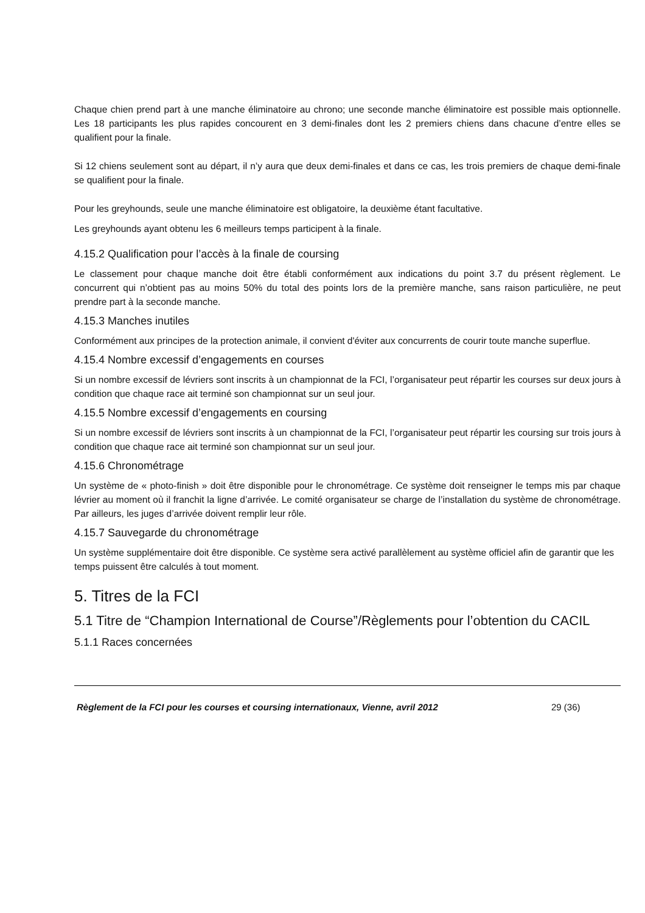Chaque chien prend part à une manche éliminatoire au chrono; une seconde manche éliminatoire est possible mais optionnelle. Les 18 participants les plus rapides concourent en 3 demi-finales dont les 2 premiers chiens dans chacune d’entre elles se qualifient pour la finale.
Si 12 chiens seulement sont au départ, il n’y aura que deux demi-finales et dans ce cas, les trois premiers de chaque demi-finale se qualifient pour la finale.
Pour les greyhounds, seule une manche éliminatoire est obligatoire, la deuxième étant facultative.
Les greyhounds ayant obtenu les 6 meilleurs temps participent à la finale.
4.15.2 Qualification pour l’accès à la finale de coursing
Le classement pour chaque manche doit être établi conformément aux indications du point 3.7 du présent règlement. Le concurrent qui n’obtient pas au moins 50% du total des points lors de la première manche, sans raison particulière, ne peut prendre part à la seconde manche.
4.15.3 Manches inutiles
Conformément aux principes de la protection animale, il convient d'éviter aux concurrents de courir toute manche superflue.
4.15.4 Nombre excessif d’engagements en courses
Si un nombre excessif de lévriers sont inscrits à un championnat de la FCI, l’organisateur peut répartir les courses sur deux jours à condition que chaque race ait terminé son championnat sur un seul jour.
4.15.5 Nombre excessif d’engagements en coursing
Si un nombre excessif de lévriers sont inscrits à un championnat de la FCI, l’organisateur peut répartir les coursing sur trois jours à condition que chaque race ait terminé son championnat sur un seul jour.
4.15.6 Chronométrage
Un système de « photo-finish » doit être disponible pour le chronométrage. Ce système doit renseigner le temps mis par chaque lévrier au moment où il franchit la ligne d’arrivée. Le comité organisateur se charge de l’installation du système de chronométrage. Par ailleurs, les juges d’arrivée doivent remplir leur rôle.
4.15.7 Sauvegarde du chronométrage
Un système supplémentaire doit être disponible. Ce système sera activé parallèlement au système officiel afin de garantir que les temps puissent être calculés à tout moment.
5. Titres de la FCI
5.1 Titre de “Champion International de Course”/Règlements pour l’obtention du CACIL
5.1.1 Races concernées
Règlement de la FCI pour les courses et coursing internationaux, Vienne, avril 2012 29 (36)